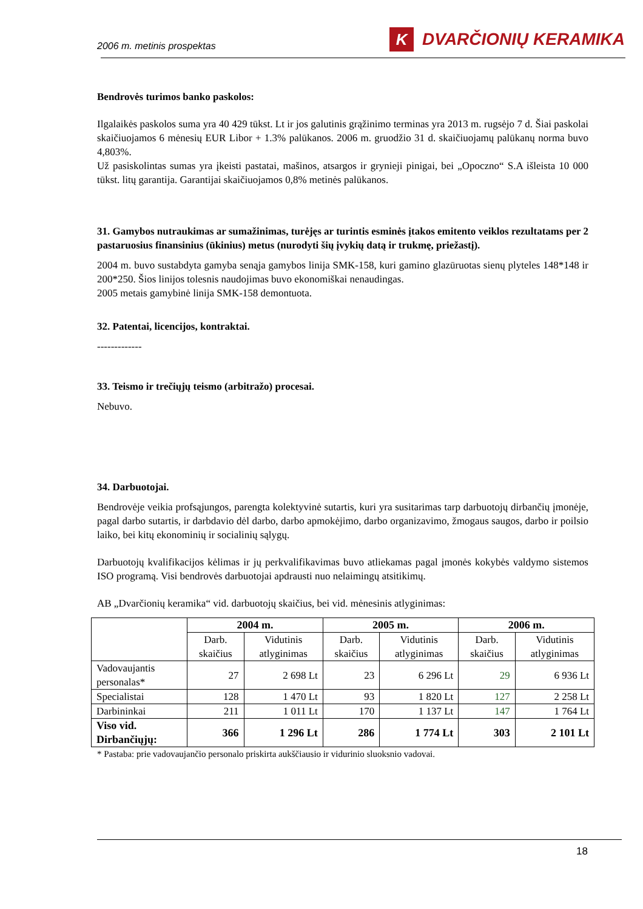2006 m. metinis prospektas K DVARČIONIŲ KERAMIKA
Bendrovės turimos banko paskolos:
Ilgalaikės paskolos suma yra 40 429 tūkst. Lt ir jos galutinis grąžinimo terminas yra 2013 m. rugsėjo 7 d. Šiai paskolai skaičiuojamos 6 mėnesių EUR Libor + 1.3% palūkanos. 2006 m. gruodžio 31 d. skaičiuojamų palūkanų norma buvo 4,803%.
Už pasiskolintas sumas yra įkeisti pastatai, mašinos, atsargos ir grynieji pinigai, bei „Opoczno“ S.A išleista 10 000 tūkst. litų garantija. Garantijai skaičiuojamos 0,8% metinės palūkanos.
31. Gamybos nutraukimas ar sumažinimas, turėjęs ar turintis esminės įtakos emitento veiklos rezultatams per 2 pastaruosius finansinius (ūkinius) metus (nurodyti šių įvykių datą ir trukmę, priežastį).
2004 m. buvo sustabdyta gamyba senąja gamybos linija SMK-158, kuri gamino glazūruotas sienų plyteles 148*148 ir 200*250. Šios linijos tolesnis naudojimas buvo ekonomiškai nenaudingas.
2005 metais gamybinė linija SMK-158 demontuota.
32. Patentai, licencijos, kontraktai.
-------------
33. Teismo ir trečiųjų teismo (arbitražo) procesai.
Nebuvo.
34. Darbuotojai.
Bendrovėje veikia profsąjungos, parengta kolektyvinė sutartis, kuri yra susitarimas tarp darbuotojų dirbančių įmonėje, pagal darbo sutartis, ir darbdavio dėl darbo, darbo apmokėjimo, darbo organizavimo, žmogaus saugos, darbo ir poilsio laiko, bei kitų ekonominių ir socialinių sąlygų.
Darbuotojų kvalifikacijos kėlimas ir jų perkvalifikavimas buvo atliekamas pagal įmonės kokybės valdymo sistemos ISO programą. Visi bendrovės darbuotojai apdrausti nuo nelaimingų atsitikimų.
AB „Dvarčionių keramika“ vid. darbuotojų skaičius, bei vid. mėnesinis atlyginimas:
| | 2004 m. | | 2005 m. | | 2006 m. | |
| --- | --- | --- | --- | --- | --- | --- |
| | Darb. skaičius | Vidutinis atlyginimas | Darb. skaičius | Vidutinis atlyginimas | Darb. skaičius | Vidutinis atlyginimas |
| Vadovaujantis personalas* | 27 | 2 698 Lt | 23 | 6 296 Lt | 29 | 6 936 Lt |
| Specialistai | 128 | 1 470 Lt | 93 | 1 820 Lt | 127 | 2 258 Lt |
| Darbininkai | 211 | 1 011 Lt | 170 | 1 137 Lt | 147 | 1 764 Lt |
| Viso vid. Dirbančiųjų: | 366 | 1 296 Lt | 286 | 1 774 Lt | 303 | 2 101 Lt |
* Pastaba: prie vadovaujančio personalo priskirta aukščiausio ir vidurinio sluoksnio vadovai.
18